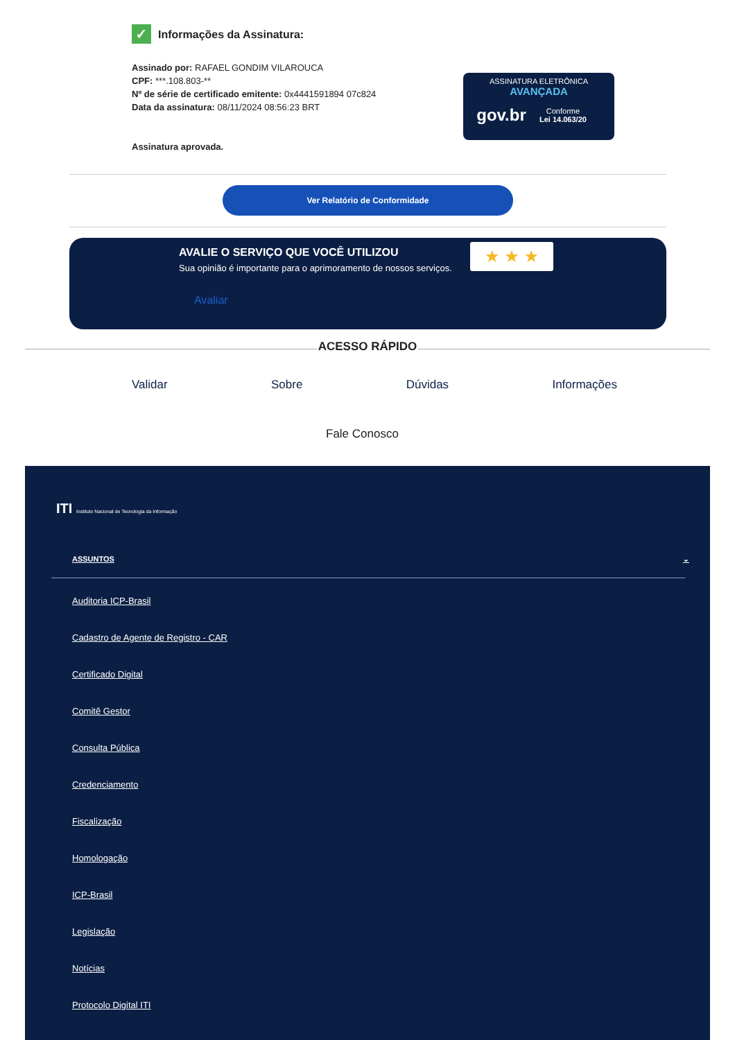✓ Informações da Assinatura:
Assinado por: RAFAEL GONDIM VILAROUCA
CPF: ***.108.803-**
Nº de série de certificado emitente: 0x4441591894 07c824
Data da assinatura: 08/11/2024 08:56:23 BRT
Assinatura aprovada.
ASSINATURA ELETRÔNICA
AVANÇADA
gov.br Conforme
Lei 14.063/20
Ver Relatório de Conformidade
AVALIE O SERVIÇO QUE VOCÊ UTILIZOU
Sua opinião é importante para o aprimoramento de nossos serviços.
Avaliar
★ ★ ★
ACESSO RÁPIDO
Validar Sobre Dúvidas Informações
Fale Conosco
ITI Instituto Nacional de Tecnologia da Informação
ASSUNTOS ⌄
Auditoria ICP-Brasil
Cadastro de Agente de Registro - CAR
Certificado Digital
Comitê Gestor
Consulta Pública
Credenciamento
Fiscalização
Homologação
ICP-Brasil
Legislação
Notícias
Protocolo Digital ITI